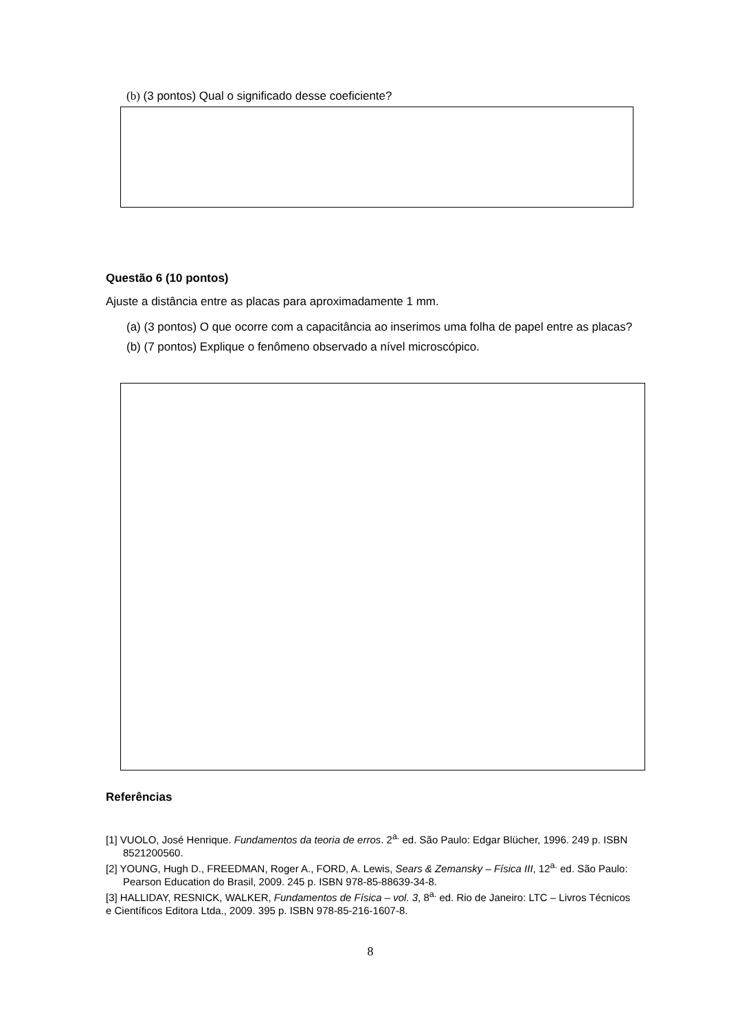(b) (3 pontos) Qual o significado desse coeficiente?
Questão 6 (10 pontos)
Ajuste a distância entre as placas para aproximadamente 1 mm.
(a) (3 pontos) O que ocorre com a capacitância ao inserimos uma folha de papel entre as placas?
(b) (7 pontos) Explique o fenômeno observado a nível microscópico.
Referências
[1] VUOLO, José Henrique. Fundamentos da teoria de erros. 2<sup>a.</sup> ed. São Paulo: Edgar Blücher, 1996. 249 p. ISBN 8521200560.
[2] YOUNG, Hugh D., FREEDMAN, Roger A., FORD, A. Lewis, Sears & Zemansky – Física III, 12<sup>a.</sup> ed. São Paulo: Pearson Education do Brasil, 2009. 245 p. ISBN 978-85-88639-34-8.
[3] HALLIDAY, RESNICK, WALKER, Fundamentos de Física – vol. 3, 8<sup>a.</sup> ed. Rio de Janeiro: LTC – Livros Técnicos e Científicos Editora Ltda., 2009. 395 p. ISBN 978-85-216-1607-8.
8